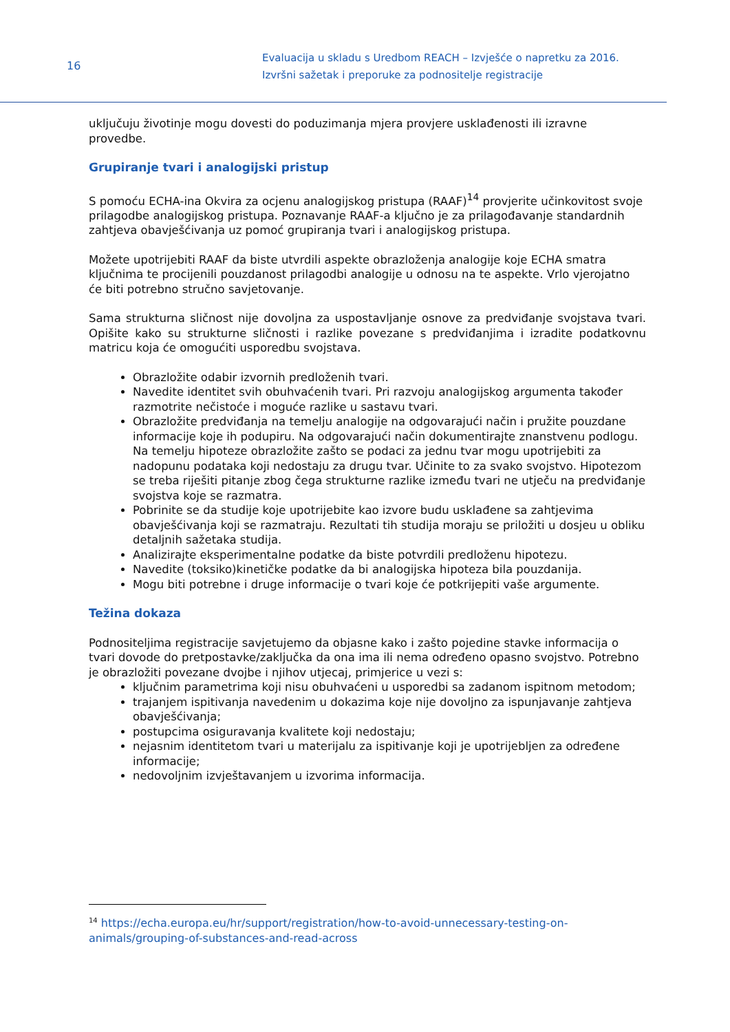16
Evaluacija u skladu s Uredbom REACH – Izvješće o napretku za 2016.
Izvršni sažetak i preporuke za podnositelje registracije
uključuju životinje mogu dovesti do poduzimanja mjera provjere usklađenosti ili izravne provedbe.
Grupiranje tvari i analogijski pristup
S pomoću ECHA-ina Okvira za ocjenu analogijskog pristupa (RAAF)<sup>14</sup> provjerite učinkovitost svoje prilagodbe analogijskog pristupa. Poznavanje RAAF-a ključno je za prilagođavanje standardnih zahtjeva obavješćivanja uz pomoć grupiranja tvari i analogijskog pristupa.
Možete upotrijebiti RAAF da biste utvrdili aspekte obrazloženja analogije koje ECHA smatra ključnima te procijenili pouzdanost prilagodbi analogije u odnosu na te aspekte. Vrlo vjerojatno će biti potrebno stručno savjetovanje.
Sama strukturna sličnost nije dovoljna za uspostavljanje osnove za predviđanje svojstava tvari. Opišite kako su strukturne sličnosti i razlike povezane s predviđanjima i izradite podatkovnu matricu koja će omogućiti usporedbu svojstava.
Obrazložite odabir izvornih predloženih tvari.
Navedite identitet svih obuhvaćenih tvari. Pri razvoju analogijskog argumenta također razmotrite nečistoće i moguće razlike u sastavu tvari.
Obrazložite predviđanja na temelju analogije na odgovarajući način i pružite pouzdane informacije koje ih podupiru. Na odgovarajući način dokumentirajte znanstvenu podlogu. Na temelju hipoteze obrazložite zašto se podaci za jednu tvar mogu upotrijebiti za nadopunu podataka koji nedostaju za drugu tvar. Učinite to za svako svojstvo. Hipotezom se treba riješiti pitanje zbog čega strukturne razlike između tvari ne utječu na predviđanje svojstva koje se razmatra.
Pobrinite se da studije koje upotrijebite kao izvore budu usklađene sa zahtjevima obavješćivanja koji se razmatraju. Rezultati tih studija moraju se priložiti u dosjeu u obliku detaljnih sažetaka studija.
Analizirajte eksperimentalne podatke da biste potvrdili predloženu hipotezu.
Navedite (toksiko)kinetičke podatke da bi analogijska hipoteza bila pouzdanija.
Mogu biti potrebne i druge informacije o tvari koje će potkrijepiti vaše argumente.
Težina dokaza
Podnositeljima registracije savjetujemo da objasne kako i zašto pojedine stavke informacija o tvari dovode do pretpostavke/zaključka da ona ima ili nema određeno opasno svojstvo. Potrebno je obrazložiti povezane dvojbe i njihov utjecaj, primjerice u vezi s:
ključnim parametrima koji nisu obuhvaćeni u usporedbi sa zadanom ispitnom metodom;
trajanjem ispitivanja navedenim u dokazima koje nije dovoljno za ispunjavanje zahtjeva obavješćivanja;
postupcima osiguravanja kvalitete koji nedostaju;
nejasnim identitetom tvari u materijalu za ispitivanje koji je upotrijebljen za određene informacije;
nedovoljnim izvještavanjem u izvorima informacija.
<sup>14</sup> https://echa.europa.eu/hr/support/registration/how-to-avoid-unnecessary-testing-on-animals/grouping-of-substances-and-read-across